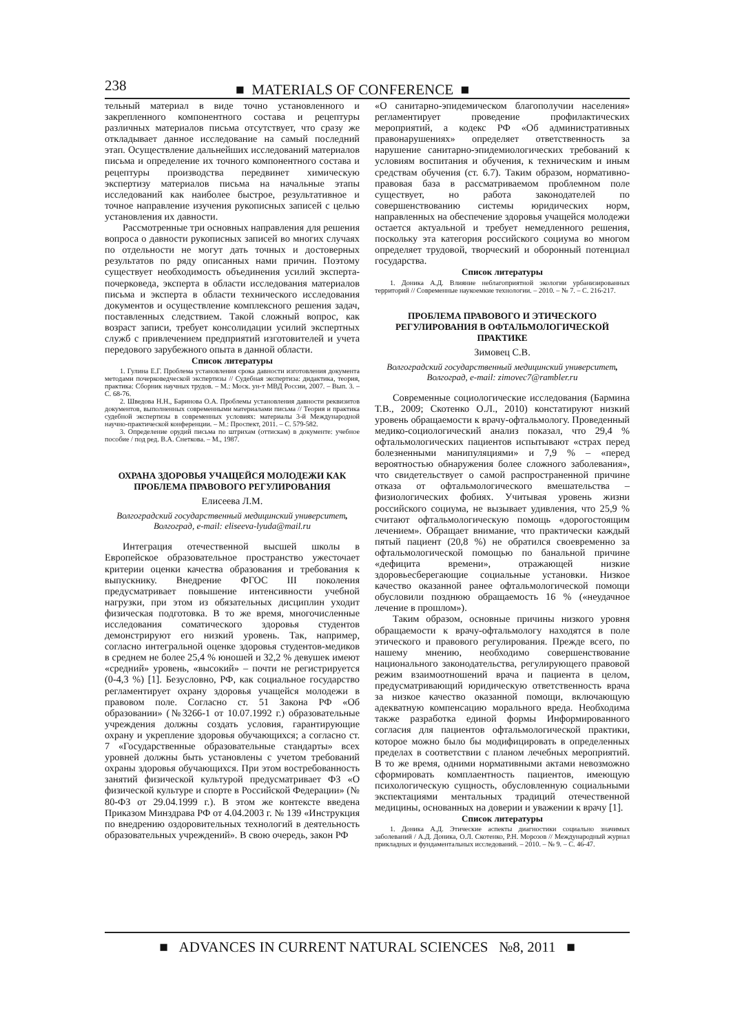238 ■ MATERIALS OF CONFERENCE ■
тельный материал в виде точно установленного и закрепленного компонентного состава и рецептуры различных материалов письма отсутствует, что сразу же откладывает данное исследование на самый последний этап. Осуществление дальнейших исследований материалов письма и определение их точного компонентного состава и рецептуры производства передвинет химическую экспертизу материалов письма на начальные этапы исследований как наиболее быстрое, результативное и точное направление изучения рукописных записей с целью установления их давности.
Рассмотренные три основных направления для решения вопроса о давности рукописных записей во многих случаях по отдельности не могут дать точных и достоверных результатов по ряду описанных нами причин. Поэтому существует необходимость объединения усилий эксперта-почерковеда, эксперта в области исследования материалов письма и эксперта в области технического исследования документов и осуществление комплексного решения задач, поставленных следствием. Такой сложный вопрос, как возраст записи, требует консолидации усилий экспертных служб с привлечением предприятий изготовителей и учета передового зарубежного опыта в данной области.
Список литературы
1. Гулина Е.Г. Проблема установления срока давности изготовления документа методами почерковедческой экспертизы // Судебная экспертиза: дидактика, теория, практика: Сборник научных трудов. – М.: Моск. ун-т МВД России, 2007. – Вып. 3. – С. 68-76.
2. Шведова Н.Н., Баринова О.А. Проблемы установления давности реквизитов документов, выполненных современными материалами письма // Теория и практика судебной экспертизы в современных условиях: материалы 3-й Международной научно-практической конференции. – М.: Проспект, 2011. – С. 579-582.
3. Определение орудий письма по штрихам (оттискам) в документе: учебное пособие / под ред. В.А. Снеткова. – М., 1987.
ОХРАНА ЗДОРОВЬЯ УЧАЩЕЙСЯ МОЛОДЕЖИ КАК ПРОБЛЕМА ПРАВОВОГО РЕГУЛИРОВАНИЯ
Елисеева Л.М.
Волгоградский государственный медицинский университет, Волгоград, e-mail: eliseeva-lyuda@mail.ru
Интеграция отечественной высшей школы в Европейское образовательное пространство ужесточает критерии оценки качества образования и требования к выпускнику. Внедрение ФГОС III поколения предусматривает повышение интенсивности учебной нагрузки, при этом из обязательных дисциплин уходит физическая подготовка. В то же время, многочисленные исследования соматического здоровья студентов демонстрируют его низкий уровень. Так, например, согласно интегральной оценке здоровья студентов-медиков в среднем не более 25,4 % юношей и 32,2 % девушек имеют «средний» уровень, «высокий» – почти не регистрируется (0-4,3 %) [1]. Безусловно, РФ, как социальное государство регламентирует охрану здоровья учащейся молодежи в правовом поле. Согласно ст. 51 Закона РФ «Об образовании» (№3266-1 от 10.07.1992 г.) образовательные учреждения должны создать условия, гарантирующие охрану и укрепление здоровья обучающихся; а согласно ст. 7 «Государственные образовательные стандарты» всех уровней должны быть установлены с учетом требований охраны здоровья обучающихся. При этом востребованность занятий физической культурой предусматривает ФЗ «О физической культуре и спорте в Российской Федерации» (№ 80-ФЗ от 29.04.1999 г.). В этом же контексте введена Приказом Минздрава РФ от 4.04.2003 г. № 139 «Инструкция по внедрению оздоровительных технологий в деятельность образовательных учреждений». В свою очередь, закон РФ
«О санитарно-эпидемическом благополучии населения» регламентирует проведение профилактических мероприятий, а кодекс РФ «Об административных правонарушениях» определяет ответственность за нарушение санитарно-эпидемиологических требований к условиям воспитания и обучения, к техническим и иным средствам обучения (ст. 6.7). Таким образом, нормативно-правовая база в рассматриваемом проблемном поле существует, но работа законодателей по совершенствованию системы юридических норм, направленных на обеспечение здоровья учащейся молодежи остается актуальной и требует немедленного решения, поскольку эта категория российского социума во многом определяет трудовой, творческий и оборонный потенциал государства.
Список литературы
1. Доника А.Д. Влияние неблагоприятной экологии урбанизированных территорий // Современные наукоемкие технологии. – 2010. – № 7. – С. 216-217.
ПРОБЛЕМА ПРАВОВОГО И ЭТИЧЕСКОГО РЕГУЛИРОВАНИЯ В ОФТАЛЬМОЛОГИЧЕСКОЙ ПРАКТИКЕ
Зимовец С.В.
Волгоградский государственный медицинский университет, Волгоград, e-mail: zimovec7@rambler.ru
Современные социологические исследования (Бармина Т.В., 2009; Скотенко О.Л., 2010) констатируют низкий уровень обращаемости к врачу-офтальмологу. Проведенный медико-социологический анализ показал, что 29,4 % офтальмологических пациентов испытывают «страх перед болезненными манипуляциями» и 7,9 % – «перед вероятностью обнаружения более сложного заболевания», что свидетельствует о самой распространенной причине отказа от офтальмологического вмешательства – физиологических фобиях. Учитывая уровень жизни российского социума, не вызывает удивления, что 25,9 % считают офтальмологическую помощь «дорогостоящим лечением». Обращает внимание, что практически каждый пятый пациент (20,8 %) не обратился своевременно за офтальмологической помощью по банальной причине «дефицита времени», отражающей низкие здоровьесберегающие социальные установки. Низкое качество оказанной ранее офтальмологической помощи обусловили позднюю обращаемость 16 % («неудачное лечение в прошлом»).
Таким образом, основные причины низкого уровня обращаемости к врачу-офтальмологу находятся в поле этического и правового регулирования. Прежде всего, по нашему мнению, необходимо совершенствование национального законодательства, регулирующего правовой режим взаимоотношений врача и пациента в целом, предусматривающий юридическую ответственность врача за низкое качество оказанной помощи, включающую адекватную компенсацию морального вреда. Необходима также разработка единой формы Информированного согласия для пациентов офтальмологической практики, которое можно было бы модифицировать в определенных пределах в соответствии с планом лечебных мероприятий. В то же время, одними нормативными актами невозможно сформировать комплаентность пациентов, имеющую психологическую сущность, обусловленную социальными экспектациями ментальных традиций отечественной медицины, основанных на доверии и уважении к врачу [1].
Список литературы
1. Доника А.Д. Этические аспекты диагностики социально значимых заболеваний / А.Д. Доника, О.Л. Скотенко, Р.Н. Морозов // Международный журнал прикладных и фундаментальных исследований. – 2010. – № 9. – С. 46-47.
■ ADVANCES IN CURRENT NATURAL SCIENCES №8, 2011 ■